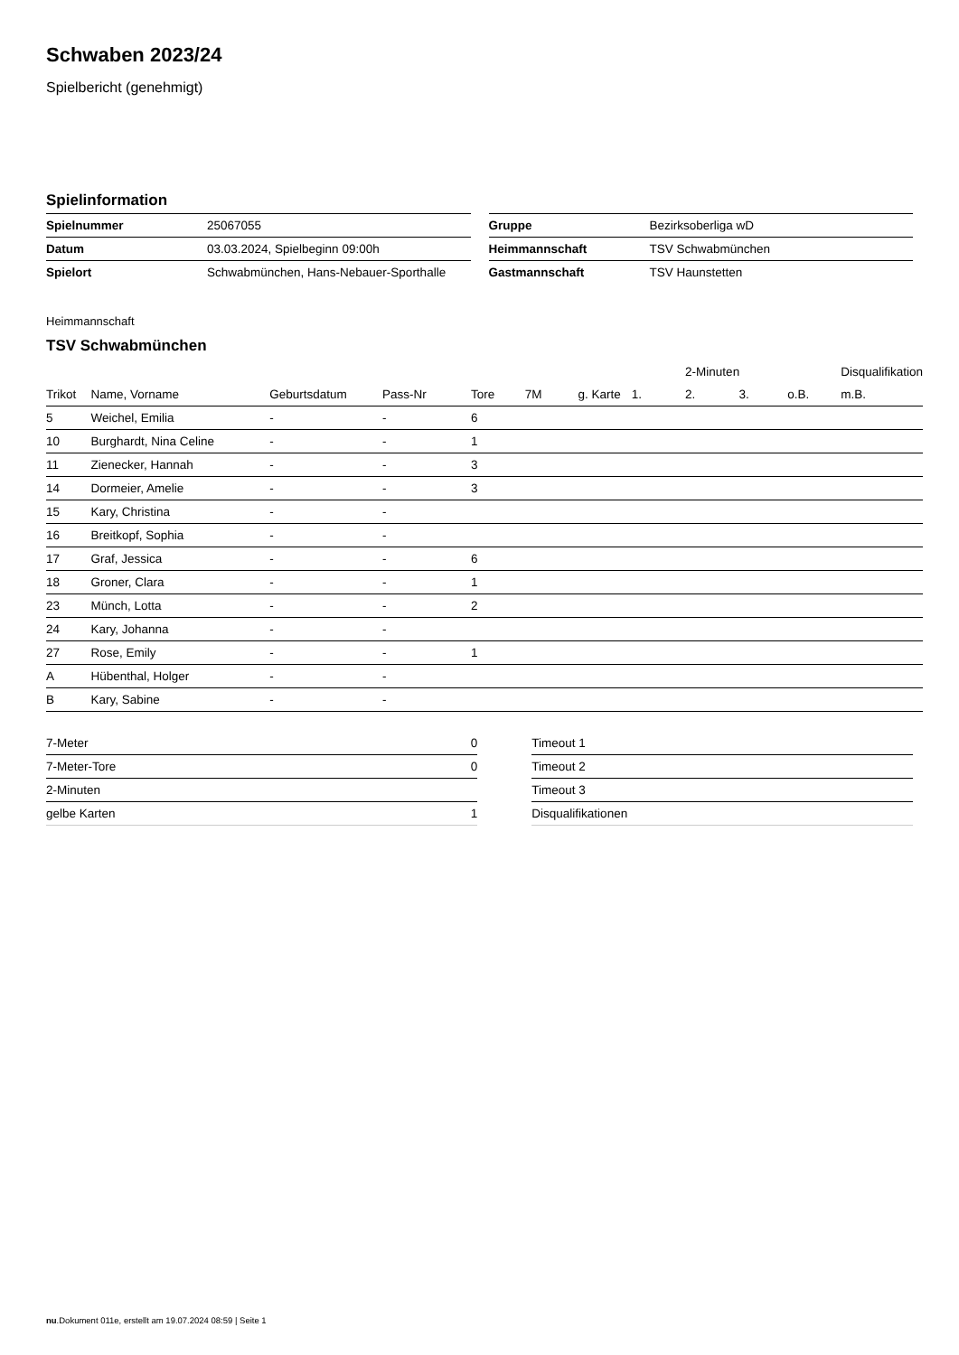Schwaben 2023/24
Spielbericht (genehmigt)
Spielinformation
| Spielnummer | 25067055 |
| Datum | 03.03.2024, Spielbeginn 09:00h |
| Spielort | Schwabmünchen, Hans-Nebauer-Sporthalle |
| Gruppe | Bezirksoberliga wD |
| Heimmannschaft | TSV Schwabmünchen |
| Gastmannschaft | TSV Haunstetten |
Heimmannschaft
TSV Schwabmünchen
| | | | | | | | | 2-Minuten | | | Disqualifikation |
| --- | --- | --- | --- | --- | --- | --- | --- | --- | --- | --- | --- |
| Trikot | Name, Vorname | Geburtsdatum | Pass-Nr | Tore | 7M | g. Karte | 1. | 2. | 3. | o.B. | m.B. |
| 5 | Weichel, Emilia | - | - | 6 | | | | | | | |
| 10 | Burghardt, Nina Celine | - | - | 1 | | | | | | | |
| 11 | Zienecker, Hannah | - | - | 3 | | | | | | | |
| 14 | Dormeier, Amelie | - | - | 3 | | | | | | | |
| 15 | Kary, Christina | - | - | | | | | | | | |
| 16 | Breitkopf, Sophia | - | - | | | | | | | | |
| 17 | Graf, Jessica | - | - | 6 | | | | | | | |
| 18 | Groner, Clara | - | - | 1 | | | | | | | |
| 23 | Münch, Lotta | - | - | 2 | | | | | | | |
| 24 | Kary, Johanna | - | - | | | | | | | | |
| 27 | Rose, Emily | - | - | 1 | | | | | | | |
| A | Hübenthal, Holger | - | - | | | | | | | | |
| B | Kary, Sabine | - | - | | | | | | | | |
| 7-Meter | 0 |
| 7-Meter-Tore | 0 |
| 2-Minuten | |
| gelbe Karten | 1 |
| Timeout 1 |
| Timeout 2 |
| Timeout 3 |
| Disqualifikationen |
nu.Dokument 011e, erstellt am 19.07.2024 08:59 | Seite 1